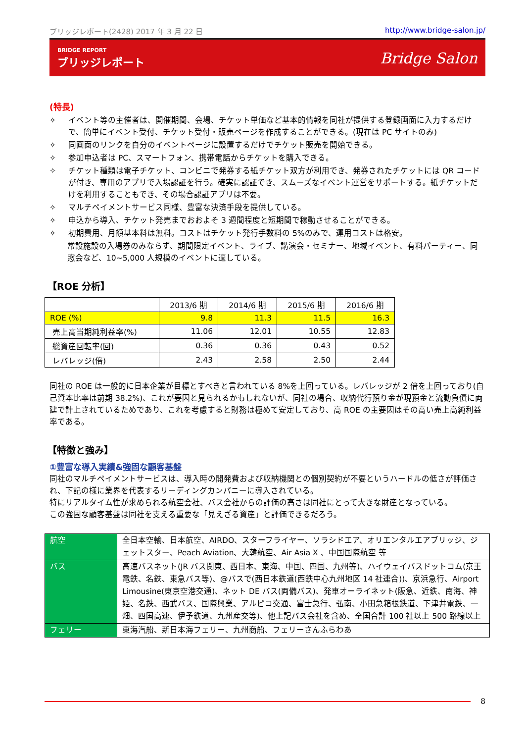ブリッジレポート(2428) 2017 年 3 月 22 日 http://www.bridge-salon.jp/
BRIDGE REPORT
ブリッジレポート
Bridge Salon
(特長)
✧ イベント等の主催者は、開催期間、会場、チケット単価など基本的情報を同社が提供する登録画面に入力するだけで、簡単にイベント受付、チケット受付・販売ページを作成することができる。(現在は PC サイトのみ)
✧ 同画面のリンクを自分のイベントページに設置するだけでチケット販売を開始できる。
✧ 参加申込者は PC、スマートフォン、携帯電話からチケットを購入できる。
✧ チケット種類は電子チケット、コンビニで発券する紙チケット双方が利用でき、発券されたチケットには QR コードが付き、専用のアプリで入場認証を行う。確実に認証でき、スムーズなイベント運営をサポートする。紙チケットだけを利用することもでき、その場合認証アプリは不要。
✧ マルチペイメントサービス同様、豊富な決済手段を提供している。
✧ 申込から導入、チケット発売までおおよそ 3 週間程度と短期間で稼動させることができる。
✧ 初期費用、月額基本料は無料。コストはチケット発行手数料の 5%のみで、運用コストは格安。
常設施設の入場券のみならず、期間限定イベント、ライブ、講演会・セミナー、地域イベント、有料パーティー、同窓会など、10~5,000 人規模のイベントに適している。
【ROE 分析】
| | 2013/6 期 | 2014/6 期 | 2015/6 期 | 2016/6 期 |
| --- | --- | --- | --- | --- |
| ROE (%) | 9.8 | 11.3 | 11.5 | 16.3 |
| 売上高当期純利益率(%) | 11.06 | 12.01 | 10.55 | 12.83 |
| 総資産回転率(回) | 0.36 | 0.36 | 0.43 | 0.52 |
| レバレッジ(倍) | 2.43 | 2.58 | 2.50 | 2.44 |
同社の ROE は一般的に日本企業が目標とすべきと言われている 8%を上回っている。レバレッジが 2 倍を上回っており(自己資本比率は前期 38.2%)、これが要因と見られるかもしれないが、同社の場合、収納代行預り金が現預金と流動負債に両建で計上されているためであり、これを考慮すると財務は極めて安定しており、高 ROE の主要因はその高い売上高純利益率である。
【特徴と強み】
①豊富な導入実績&強固な顧客基盤
同社のマルチペイメントサービスは、導入時の開発費および収納機関との個別契約が不要というハードルの低さが評価され、下記の様に業界を代表するリーディングカンパニーに導入されている。
特にリアルタイム性が求められる航空会社、バス会社からの評価の高さは同社にとって大きな財産となっている。
この強固な顧客基盤は同社を支える重要な「見えざる資産」と評価できるだろう。
| 航空 | 全日本空輸、日本航空、AIRDO、スターフライヤー、ソラシドエア、オリエンタルエアブリッジ、ジェットスター、Peach Aviation、大韓航空、Air Asia X 、中国国際航空 等 |
| バス | 高速バスネット(JR バス関東、西日本、東海、中国、四国、九州等)、ハイウェイバスドットコム(京王電鉄、名鉄、東急バス等)、@バスで(西日本鉄道(西鉄中心九州地区 14 社連合))、京浜急行、Airport Limousine(東京空港交通)、ネット DE バス(両備バス)、発車オーライネット(阪急、近鉄、南海、神姫、名鉄、西武バス、国際興業、アルピコ交通、富士急行、弘南、小田急箱根鉄道、下津井電鉄、一畑、四国高速、伊予鉄道、九州産交等)、他上記バス会社を含め、全国合計 100 社以上 500 路線以上 |
| フェリー | 東海汽船、新日本海フェリー、九州商船、フェリーさんふらわあ |
8